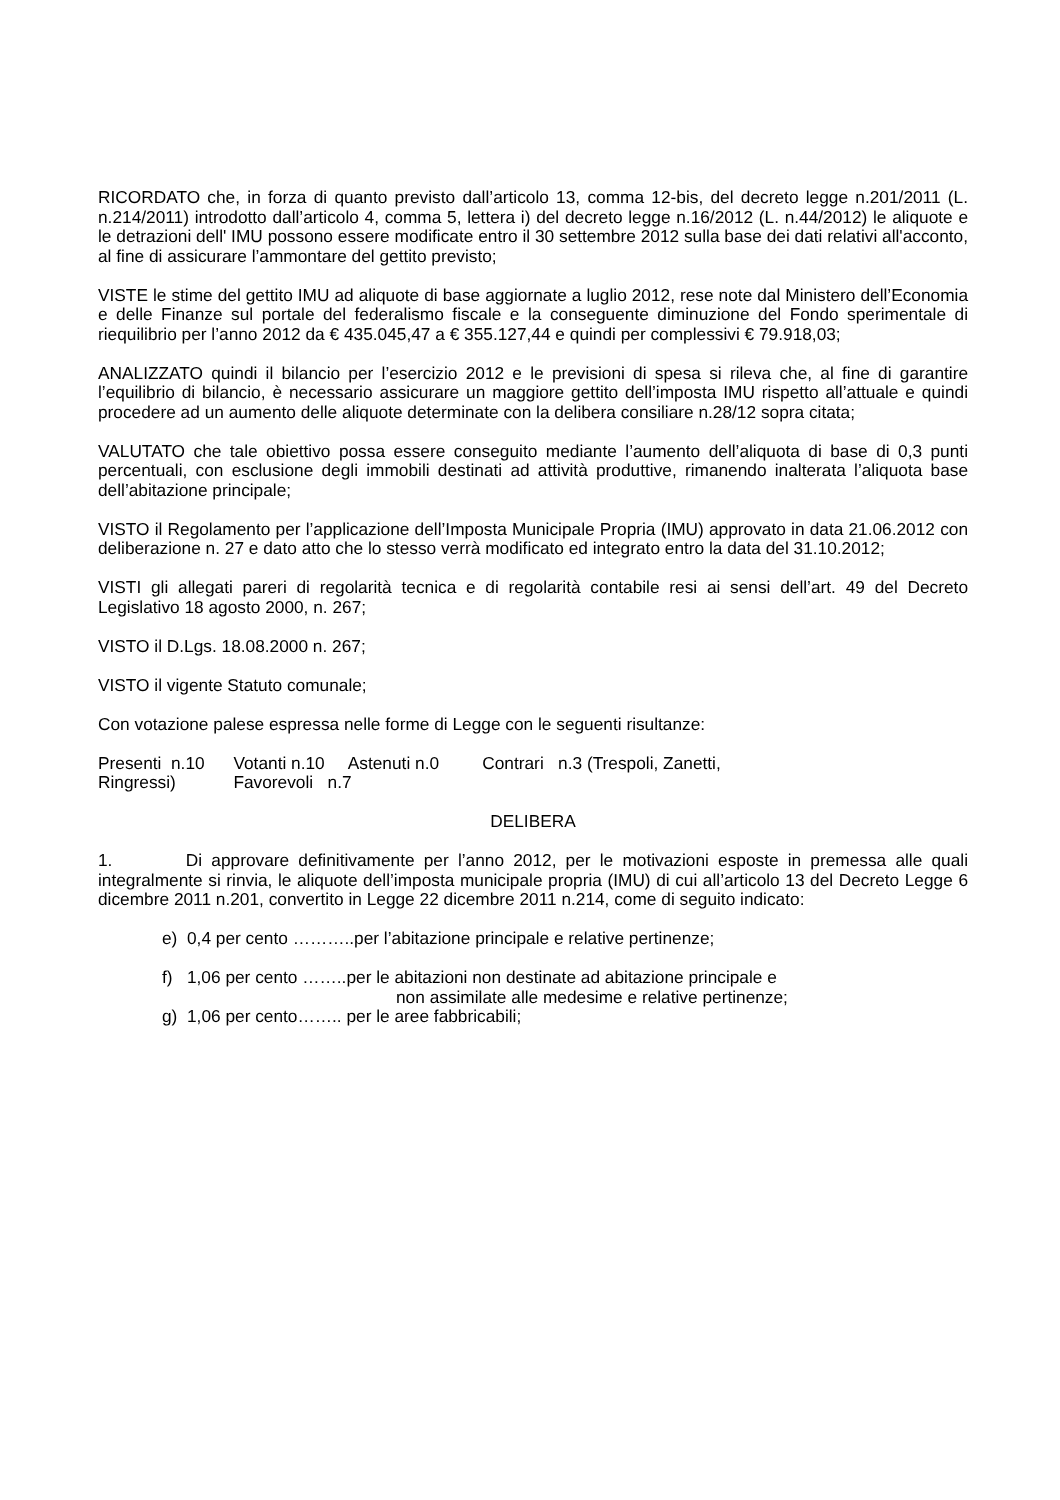RICORDATO che, in forza di quanto previsto dall’articolo 13, comma 12-bis, del decreto legge n.201/2011 (L. n.214/2011) introdotto dall’articolo 4, comma 5, lettera i) del decreto legge n.16/2012 (L. n.44/2012) le aliquote e le detrazioni dell' IMU possono essere modificate entro il 30 settembre 2012 sulla base dei dati relativi all'acconto, al fine di assicurare l’ammontare del gettito previsto;
VISTE le stime del gettito IMU ad aliquote di base aggiornate a luglio 2012, rese note dal Ministero dell’Economia e delle Finanze sul portale del federalismo fiscale e la conseguente diminuzione del Fondo sperimentale di riequilibrio per l’anno 2012 da € 435.045,47 a € 355.127,44 e quindi per complessivi € 79.918,03;
ANALIZZATO quindi il bilancio per l’esercizio 2012 e le previsioni di spesa si rileva che, al fine di garantire l’equilibrio di bilancio, è necessario assicurare un maggiore gettito dell’imposta IMU rispetto all’attuale e quindi procedere ad un aumento delle aliquote determinate con la delibera consiliare n.28/12 sopra citata;
VALUTATO che tale obiettivo possa essere conseguito mediante l’aumento dell’aliquota di base di 0,3 punti percentuali, con esclusione degli immobili destinati ad attività produttive, rimanendo inalterata l’aliquota base dell’abitazione principale;
VISTO il Regolamento per l’applicazione dell’Imposta Municipale Propria (IMU) approvato in data 21.06.2012 con deliberazione n. 27 e dato atto che lo stesso verrà modificato ed integrato entro la data del 31.10.2012;
VISTI gli allegati pareri di regolarità tecnica e di regolarità contabile resi ai sensi dell’art. 49 del Decreto Legislativo 18 agosto 2000, n. 267;
VISTO il D.Lgs. 18.08.2000 n. 267;
VISTO il vigente Statuto comunale;
Con votazione palese espressa nelle forme di Legge con le seguenti risultanze:
Presenti n.10 Votanti n.10 Astenuti n.0 Contrari n.3 (Trespoli, Zanetti,
Ringressi) Favorevoli n.7
DELIBERA
1. Di approvare definitivamente per l’anno 2012, per le motivazioni esposte in premessa alle quali integralmente si rinvia, le aliquote dell’imposta municipale propria (IMU) di cui all’articolo 13 del Decreto Legge 6 dicembre 2011 n.201, convertito in Legge 22 dicembre 2011 n.214, come di seguito indicato:
e) 0,4 per cento ………..per l’abitazione principale e relative pertinenze;
f) 1,06 per cento ……..per le abitazioni non destinate ad abitazione principale e
non assimilate alle medesime e relative pertinenze;
g) 1,06 per cento…….. per le aree fabbricabili;